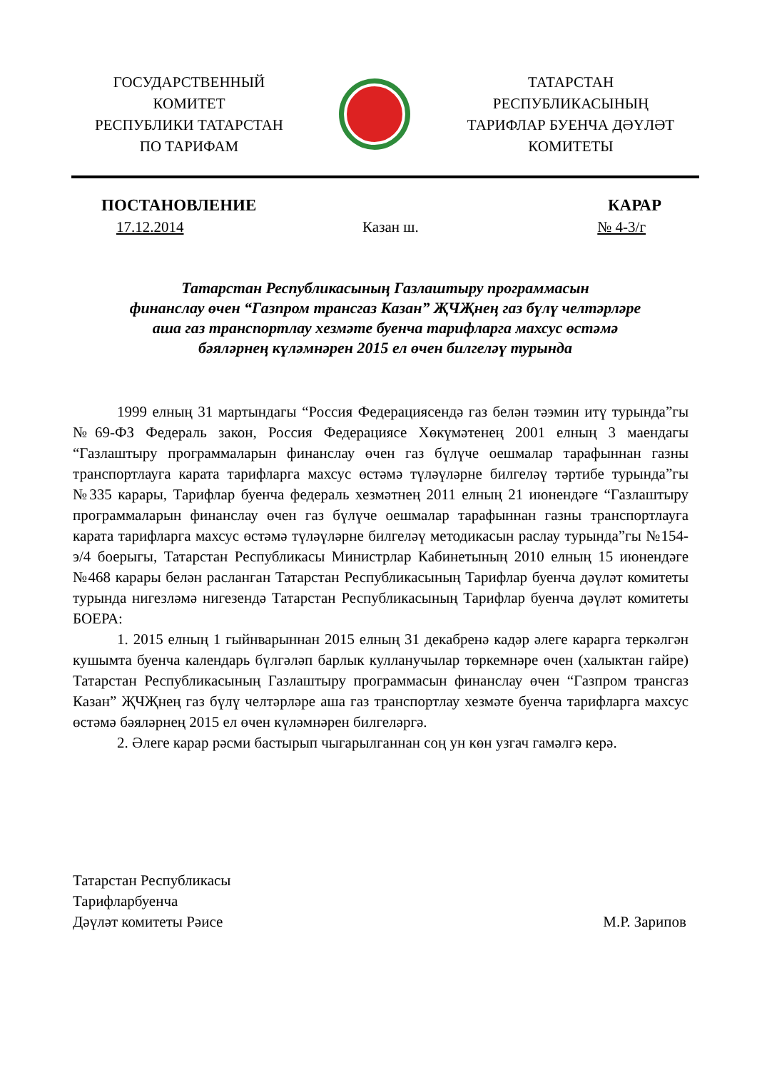ГОСУДАРСТВЕННЫЙ
КОМИТЕТ
РЕСПУБЛИКИ ТАТАРСТАН
ПО ТАРИФАМ
ТАТАРСТАН
РЕСПУБЛИКАСЫНЫҢ
ТАРИФЛАР БУЕНЧА ДӘҮЛӘТ
КОМИТЕТЫ
ПОСТАНОВЛЕНИЕ КАРАР
17.12.2014 Казан ш. № 4-3/г
Татарстан Республикасының Газлаштыру программасын
финанслау өчен “Газпром трансгаз Казан” ҖЧҖнең газ бүлү челтәрләре
аша газ транспортлау хезмәте буенча тарифларга махсус өстәмә
бәяләрнең күләмнәрен 2015 ел өчен билгеләү турында
1999 елның 31 мартындагы “Россия Федерациясендә газ белән тәэмин итү турында”гы №69-ФЗ Федераль закон, Россия Федерациясе Хөкүмәтенең 2001 елның 3 маендагы “Газлаштыру программаларын финанслау өчен газ бүлүче оешмалар тарафыннан газны транспортлауга карата тарифларга махсус өстәмә түләүләрне билгеләү тәртибе турында”гы №335 карары, Тарифлар буенча федераль хезмәтнең 2011 елның 21 июнендәге “Газлаштыру программаларын финанслау өчен газ бүлүче оешмалар тарафыннан газны транспортлауга карата тарифларга махсус өстәмә түләүләрне билгеләү методикасын раслау турында”гы №154-э/4 боерыгы, Татарстан Республикасы Министрлар Кабинетының 2010 елның 15 июнендәге №468 карары белән расланган Татарстан Республикасының Тарифлар буенча дәүләт комитеты турында нигезләмә нигезендә Татарстан Республикасының Тарифлар буенча дәүләт комитеты БОЕРА:
1. 2015 елның 1 гыйнварыннан 2015 елның 31 декабренә кадәр әлеге карарга теркәлгән кушымта буенча календарь бүлгәләп барлык кулланучылар төркемнәре өчен (халыктан гайре) Татарстан Республикасының Газлаштыру программасын финанслау өчен “Газпром трансгаз Казан” ҖЧҖнең газ бүлү челтәрләре аша газ транспортлау хезмәте буенча тарифларга махсус өстәмә бәяләрнең 2015 ел өчен күләмнәрен билгеләргә.
2. Әлеге карар рәсми бастырып чыгарылганнан соң ун көн узгач гамәлгә керә.
Татарстан Республикасы
Тарифларбуенча
Дәүләт комитеты Рәисе М.Р. Зарипов